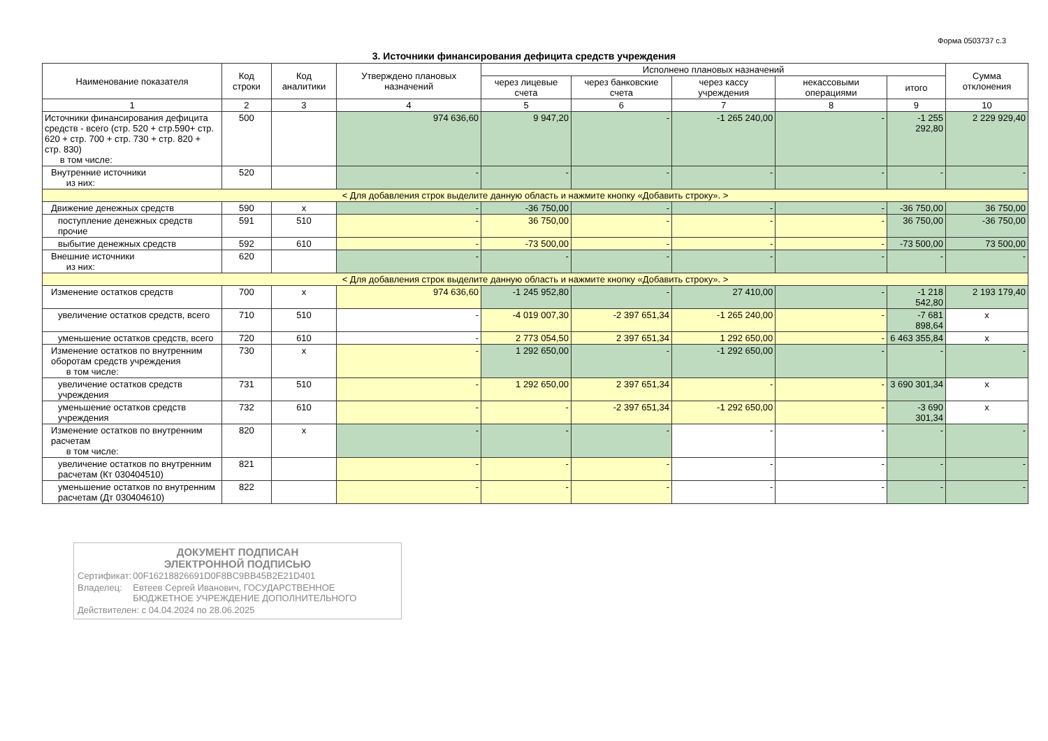Форма 0503737 с.3
3. Источники финансирования дефицита средств учреждения
| Наименование показателя | Код строки | Код аналитики | Утверждено плановых назначений | Исполнено плановых назначений | | | | | Сумма отклонения |
| --- | --- | --- | --- | --- | --- | --- | --- | --- | --- |
| | | | | через лицевые счета | через банковские счета | через кассу учреждения | некассовыми операциями | итого | |
| 1 | 2 | 3 | 4 | 5 | 6 | 7 | 8 | 9 | 10 |
| Источники финансирования дефицита средств - всего (стр. 520 + стр.590+ стр. 620 + стр. 700 + стр. 730 + стр. 820 + стр. 830) в том числе: | 500 | | 974 636,60 | 9 947,20 | - | -1 265 240,00 | - | -1 255 292,80 | 2 229 929,40 |
| Внутренние источники из них: | 520 | | - | - | - | - | - | - | - |
| < Для добавления строк выделите данную область и нажмите кнопку «Добавить строку». > | | | | | | | | | |
| Движение денежных средств | 590 | x | - | -36 750,00 | - | - | - | -36 750,00 | 36 750,00 |
| поступление денежных средств прочие | 591 | 510 | - | 36 750,00 | - | - | - | 36 750,00 | -36 750,00 |
| выбытие денежных средств | 592 | 610 | - | -73 500,00 | - | - | - | -73 500,00 | 73 500,00 |
| Внешние источники из них: | 620 | | - | - | - | - | - | - | - |
| < Для добавления строк выделите данную область и нажмите кнопку «Добавить строку». > | | | | | | | | | |
| Изменение остатков средств | 700 | x | 974 636,60 | -1 245 952,80 | - | 27 410,00 | - | -1 218 542,80 | 2 193 179,40 |
| увеличение остатков средств, всего | 710 | 510 | - | -4 019 007,30 | -2 397 651,34 | -1 265 240,00 | - | -7 681 898,64 | x |
| уменьшение остатков средств, всего | 720 | 610 | - | 2 773 054,50 | 2 397 651,34 | 1 292 650,00 | - | 6 463 355,84 | x |
| Изменение остатков по внутренним оборотам средств учреждения в том числе: | 730 | x | - | 1 292 650,00 | - | -1 292 650,00 | - | - | - |
| увеличение остатков средств учреждения | 731 | 510 | - | 1 292 650,00 | 2 397 651,34 | - | - | 3 690 301,34 | x |
| уменьшение остатков средств учреждения | 732 | 610 | - | - | -2 397 651,34 | -1 292 650,00 | - | -3 690 301,34 | x |
| Изменение остатков по внутренним расчетам в том числе: | 820 | x | - | - | - | - | - | - | - |
| увеличение остатков по внутренним расчетам (Кт 030404510) | 821 | | - | - | - | - | - | - | - |
| уменьшение остатков по внутренним расчетам (Дт 030404610) | 822 | | - | - | - | - | - | - | - |
ДОКУМЕНТ ПОДПИСАН
ЭЛЕКТРОННОЙ ПОДПИСЬЮ
| Сертификат: | 00F16218826691D0F8BC9BB45B2E21D401 |
| Владелец: | Евтеев Сергей Иванович, ГОСУДАРСТВЕННОЕ БЮДЖЕТНОЕ УЧРЕЖДЕНИЕ ДОПОЛНИТЕЛЬНОГО |
| Действителен: с 04.04.2024 по 28.06.2025 | |